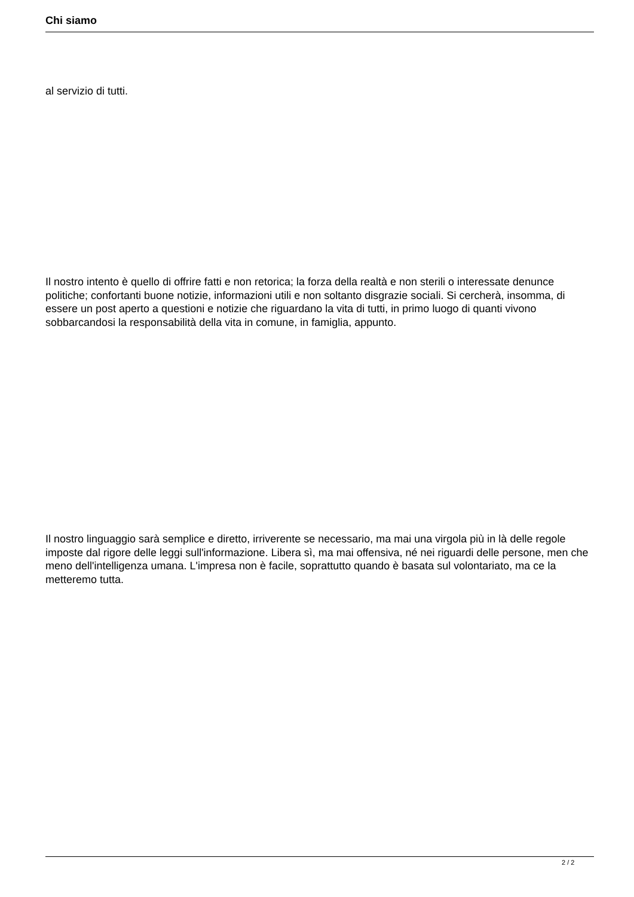Chi siamo
al servizio di tutti.
Il nostro intento è quello di offrire fatti e non retorica; la forza della realtà e non sterili o interessate denunce politiche; confortanti buone notizie, informazioni utili e non soltanto disgrazie sociali. Si cercherà, insomma, di essere un post aperto a questioni e notizie che riguardano la vita di tutti, in primo luogo di quanti vivono sobbarcandosi la responsabilità della vita in comune, in famiglia, appunto.
Il nostro linguaggio sarà semplice e diretto, irriverente se necessario, ma mai una virgola più in là delle regole imposte dal rigore delle leggi sull'informazione. Libera sì, ma mai offensiva, né nei riguardi delle persone, men che meno dell'intelligenza umana. L'impresa non è facile, soprattutto quando è basata sul volontariato, ma ce la metteremo tutta.
2 / 2